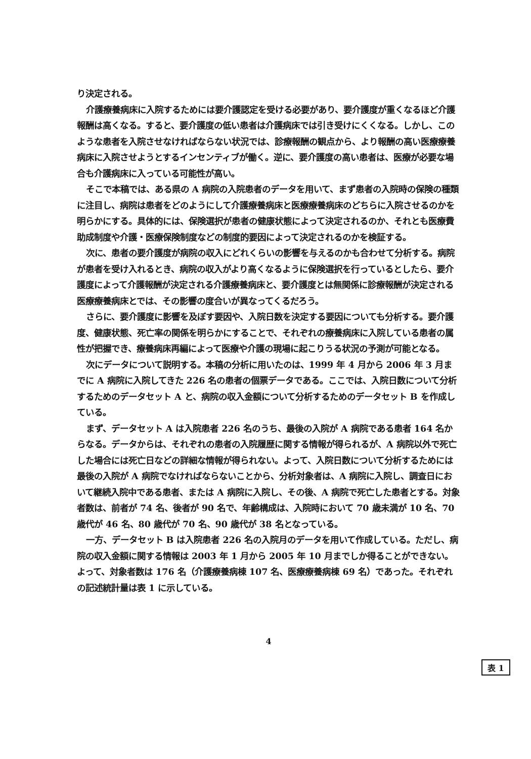り決定される。
介護療養病床に入院するためには要介護認定を受ける必要があり、要介護度が重くなるほど介護報酬は高くなる。すると、要介護度の低い患者は介護病床では引き受けにくくなる。しかし、このような患者を入院させなければならない状況では、診療報酬の観点から、より報酬の高い医療療養病床に入院させようとするインセンティブが働く。逆に、要介護度の高い患者は、医療が必要な場合も介護病床に入っている可能性が高い。
そこで本稿では、ある県の A 病院の入院患者のデータを用いて、まず患者の入院時の保険の種類に注目し、病院は患者をどのようにして介護療養病床と医療療養病床のどちらに入院させるのかを明らかにする。具体的には、保険選択が患者の健康状態によって決定されるのか、それとも医療費助成制度や介護・医療保険制度などの制度的要因によって決定されるのかを検証する。
次に、患者の要介護度が病院の収入にどれくらいの影響を与えるのかも合わせて分析する。病院が患者を受け入れるとき、病院の収入がより高くなるように保険選択を行っているとしたら、要介護度によって介護報酬が決定される介護療養病床と、要介護度とは無関係に診療報酬が決定される医療療養病床とでは、その影響の度合いが異なってくるだろう。
さらに、要介護度に影響を及ぼす要因や、入院日数を決定する要因についても分析する。要介護度、健康状態、死亡率の関係を明らかにすることで、それぞれの療養病床に入院している患者の属性が把握でき、療養病床再編によって医療や介護の現場に起こりうる状況の予測が可能となる。
次にデータについて説明する。本稿の分析に用いたのは、1999 年 4 月から 2006 年 3 月までに A 病院に入院してきた 226 名の患者の個票データである。ここでは、入院日数について分析するためのデータセット A と、病院の収入金額について分析するためのデータセット B を作成している。
まず、データセット A は入院患者 226 名のうち、最後の入院が A 病院である患者 164 名からなる。データからは、それぞれの患者の入院履歴に関する情報が得られるが、A 病院以外で死亡した場合には死亡日などの詳細な情報が得られない。よって、入院日数について分析するためには最後の入院が A 病院でなければならないことから、分析対象者は、A 病院に入院し、調査日において継続入院中である患者、または A 病院に入院し、その後、A 病院で死亡した患者とする。対象者数は、前者が 74 名、後者が 90 名で、年齢構成は、入院時において 70 歳未満が 10 名、70 歳代が 46 名、80 歳代が 70 名、90 歳代が 38 名となっている。
一方、データセット B は入院患者 226 名の入院月のデータを用いて作成している。ただし、病院の収入金額に関する情報は 2003 年 1 月から 2005 年 10 月までしか得ることができない。よって、対象者数は 176 名（介護療養病棟 107 名、医療療養病棟 69 名）であった。それぞれの記述統計量は表 1 に示している。
表 1
4